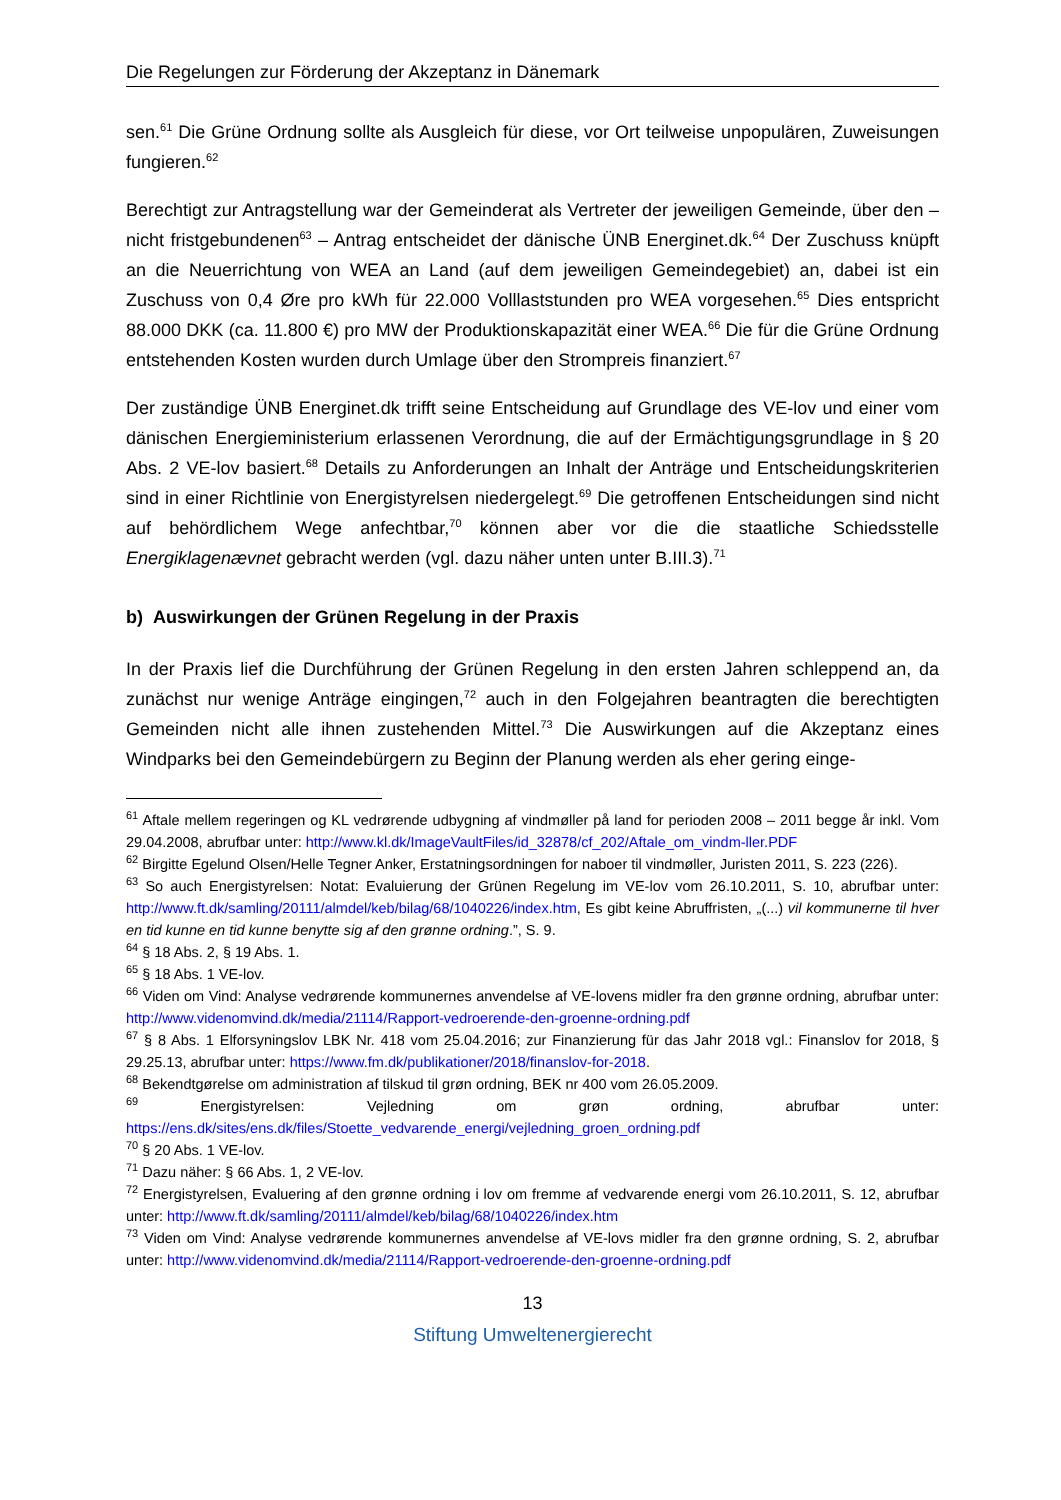Die Regelungen zur Förderung der Akzeptanz in Dänemark
sen.<sup>61</sup> Die Grüne Ordnung sollte als Ausgleich für diese, vor Ort teilweise unpopulären, Zuweisungen fungieren.<sup>62</sup>
Berechtigt zur Antragstellung war der Gemeinderat als Vertreter der jeweiligen Gemeinde, über den – nicht fristgebundenen<sup>63</sup> – Antrag entscheidet der dänische ÜNB Energinet.dk.<sup>64</sup> Der Zuschuss knüpft an die Neuerrichtung von WEA an Land (auf dem jeweiligen Gemeindegebiet) an, dabei ist ein Zuschuss von 0,4 Øre pro kWh für 22.000 Volllaststunden pro WEA vorgesehen.<sup>65</sup> Dies entspricht 88.000 DKK (ca. 11.800 €) pro MW der Produktionskapazität einer WEA.<sup>66</sup> Die für die Grüne Ordnung entstehenden Kosten wurden durch Umlage über den Strompreis finanziert.<sup>67</sup>
Der zuständige ÜNB Energinet.dk trifft seine Entscheidung auf Grundlage des VE-lov und einer vom dänischen Energieministerium erlassenen Verordnung, die auf der Ermächtigungsgrundlage in § 20 Abs. 2 VE-lov basiert.<sup>68</sup> Details zu Anforderungen an Inhalt der Anträge und Entscheidungskriterien sind in einer Richtlinie von Energistyrelsen niedergelegt.<sup>69</sup> Die getroffenen Entscheidungen sind nicht auf behördlichem Wege anfechtbar,<sup>70</sup> können aber vor die die staatliche Schiedsstelle Energiklagenævnet gebracht werden (vgl. dazu näher unten unter B.III.3).<sup>71</sup>
b) Auswirkungen der Grünen Regelung in der Praxis
In der Praxis lief die Durchführung der Grünen Regelung in den ersten Jahren schleppend an, da zunächst nur wenige Anträge eingingen,<sup>72</sup> auch in den Folgejahren beantragten die berechtigten Gemeinden nicht alle ihnen zustehenden Mittel.<sup>73</sup> Die Auswirkungen auf die Akzeptanz eines Windparks bei den Gemeindebürgern zu Beginn der Planung werden als eher gering einge-
<sup>61</sup> Aftale mellem regeringen og KL vedrørende udbygning af vindmøller på land for perioden 2008 – 2011 begge år inkl. Vom 29.04.2008, abrufbar unter: http://www.kl.dk/ImageVaultFiles/id_32878/cf_202/Aftale_om_vindm-ller.PDF
<sup>62</sup> Birgitte Egelund Olsen/Helle Tegner Anker, Erstatningsordningen for naboer til vindmøller, Juristen 2011, S. 223 (226).
<sup>63</sup> So auch Energistyrelsen: Notat: Evaluierung der Grünen Regelung im VE-lov vom 26.10.2011, S. 10, abrufbar unter: http://www.ft.dk/samling/20111/almdel/keb/bilag/68/1040226/index.htm, Es gibt keine Abruffristen, „(...) vil kommunerne til hver en tid kunne en tid kunne benytte sig af den grønne ordning.”, S. 9.
<sup>64</sup> § 18 Abs. 2, § 19 Abs. 1.
<sup>65</sup> § 18 Abs. 1 VE-lov.
<sup>66</sup> Viden om Vind: Analyse vedrørende kommunernes anvendelse af VE-lovens midler fra den grønne ordning, abrufbar unter: http://www.videnomvind.dk/media/21114/Rapport-vedroerende-den-groenne-ordning.pdf
<sup>67</sup> § 8 Abs. 1 Elforsyningslov LBK Nr. 418 vom 25.04.2016; zur Finanzierung für das Jahr 2018 vgl.: Finanslov for 2018, § 29.25.13, abrufbar unter: https://www.fm.dk/publikationer/2018/finanslov-for-2018.
<sup>68</sup> Bekendtgørelse om administration af tilskud til grøn ordning, BEK nr 400 vom 26.05.2009.
<sup>69</sup> Energistyrelsen: Vejledning om grøn ordning, abrufbar unter: https://ens.dk/sites/ens.dk/files/Stoette_vedvarende_energi/vejledning_groen_ordning.pdf
<sup>70</sup> § 20 Abs. 1 VE-lov.
<sup>71</sup> Dazu näher: § 66 Abs. 1, 2 VE-lov.
<sup>72</sup> Energistyrelsen, Evaluering af den grønne ordning i lov om fremme af vedvarende energi vom 26.10.2011, S. 12, abrufbar unter: http://www.ft.dk/samling/20111/almdel/keb/bilag/68/1040226/index.htm
<sup>73</sup> Viden om Vind: Analyse vedrørende kommunernes anvendelse af VE-lovs midler fra den grønne ordning, S. 2, abrufbar unter: http://www.videnomvind.dk/media/21114/Rapport-vedroerende-den-groenne-ordning.pdf
13
Stiftung Umweltenergierecht